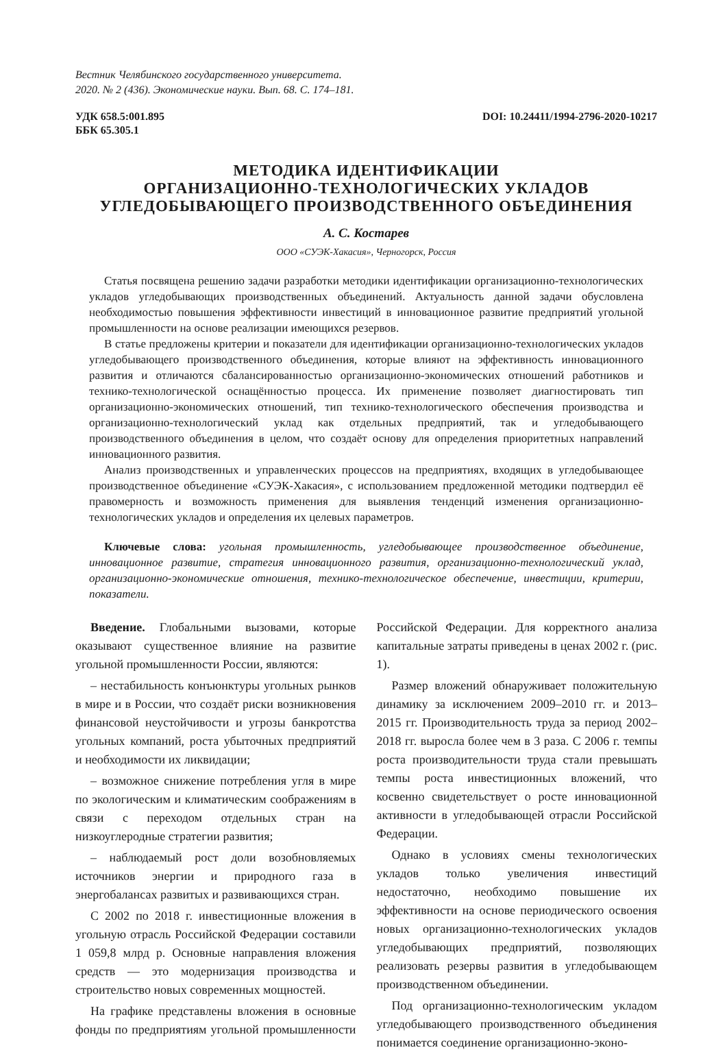Вестник Челябинского государственного университета.
2020. № 2 (436). Экономические науки. Вып. 68. С. 174–181.
УДК 658.5:001.895
ББК 65.305.1
DOI: 10.24411/1994-2796-2020-10217
МЕТОДИКА ИДЕНТИФИКАЦИИ
ОРГАНИЗАЦИОННО-ТЕХНОЛОГИЧЕСКИХ УКЛАДОВ
УГЛЕДОБЫВАЮЩЕГО ПРОИЗВОДСТВЕННОГО ОБЪЕДИНЕНИЯ
А. С. Костарев
ООО «СУЭК-Хакасия», Черногорск, Россия
Статья посвящена решению задачи разработки методики идентификации организационно-технологических укладов угледобывающих производственных объединений. Актуальность данной задачи обусловлена необходимостью повышения эффективности инвестиций в инновационное развитие предприятий угольной промышленности на основе реализации имеющихся резервов.
В статье предложены критерии и показатели для идентификации организационно-технологических укладов угледобывающего производственного объединения, которые влияют на эффективность инновационного развития и отличаются сбалансированностью организационно-экономических отношений работников и технико-технологической оснащённостью процесса. Их применение позволяет диагностировать тип организационно-экономических отношений, тип технико-технологического обеспечения производства и организационно-технологический уклад как отдельных предприятий, так и угледобывающего производственного объединения в целом, что создаёт основу для определения приоритетных направлений инновационного развития.
Анализ производственных и управленческих процессов на предприятиях, входящих в угледобывающее производственное объединение «СУЭК-Хакасия», с использованием предложенной методики подтвердил её правомерность и возможность применения для выявления тенденций изменения организационно-технологических укладов и определения их целевых параметров.
Ключевые слова: угольная промышленность, угледобывающее производственное объединение, инновационное развитие, стратегия инновационного развития, организационно-технологический уклад, организационно-экономические отношения, технико-технологическое обеспечение, инвестиции, критерии, показатели.
Введение. Глобальными вызовами, которые оказывают существенное влияние на развитие угольной промышленности России, являются:
– нестабильность конъюнктуры угольных рынков в мире и в России, что создаёт риски возникновения финансовой неустойчивости и угрозы банкротства угольных компаний, роста убыточных предприятий и необходимости их ликвидации;
– возможное снижение потребления угля в мире по экологическим и климатическим соображениям в связи с переходом отдельных стран на низкоуглеродные стратегии развития;
– наблюдаемый рост доли возобновляемых источников энергии и природного газа в энергобалансах развитых и развивающихся стран.
С 2002 по 2018 г. инвестиционные вложения в угольную отрасль Российской Федерации составили 1 059,8 млрд р. Основные направления вложения средств — это модернизация производства и строительство новых современных мощностей.
На графике представлены вложения в основные фонды по предприятиям угольной промышленности Российской Федерации. Для корректного анализа капитальные затраты приведены в ценах 2002 г. (рис. 1).
Размер вложений обнаруживает положительную динамику за исключением 2009–2010 гг. и 2013–2015 гг. Производительность труда за период 2002–2018 гг. выросла более чем в 3 раза. С 2006 г. темпы роста производительности труда стали превышать темпы роста инвестиционных вложений, что косвенно свидетельствует о росте инновационной активности в угледобывающей отрасли Российской Федерации.
Однако в условиях смены технологических укладов только увеличения инвестиций недостаточно, необходимо повышение их эффективности на основе периодического освоения новых организационно-технологических укладов угледобывающих предприятий, позволяющих реализовать резервы развития в угледобывающем производственном объединении.
Под организационно-технологическим укладом угледобывающего производственного объединения понимается соединение организационно-эконо-